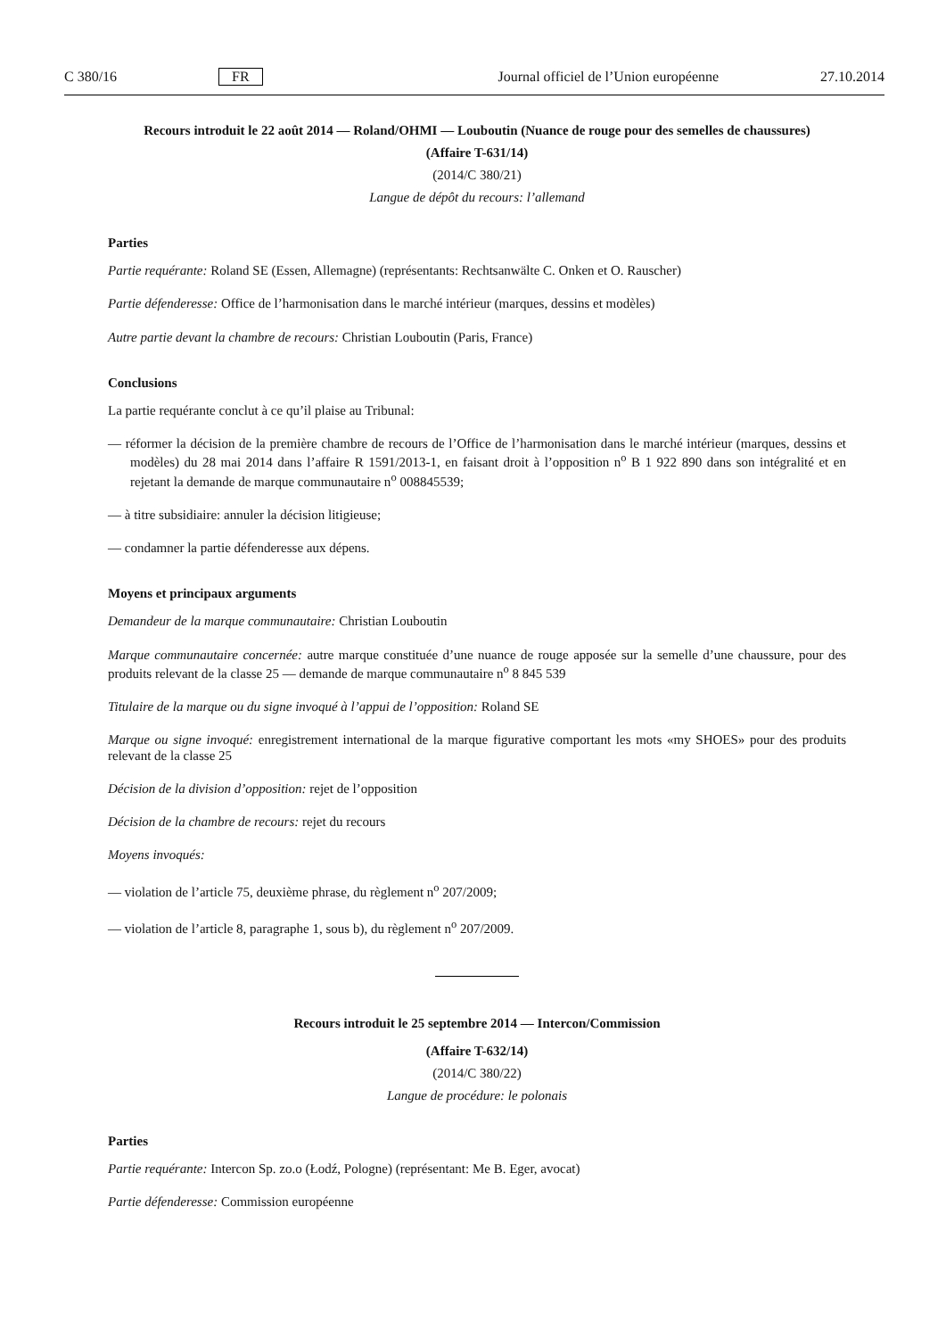C 380/16 FR Journal officiel de l’Union européenne 27.10.2014
Recours introduit le 22 août 2014 — Roland/OHMI — Louboutin (Nuance de rouge pour des semelles de chaussures)
(Affaire T-631/14)
(2014/C 380/21)
Langue de dépôt du recours: l’allemand
Parties
Partie requérante: Roland SE (Essen, Allemagne) (représentants: Rechtsanwälte C. Onken et O. Rauscher)
Partie défenderesse: Office de l’harmonisation dans le marché intérieur (marques, dessins et modèles)
Autre partie devant la chambre de recours: Christian Louboutin (Paris, France)
Conclusions
La partie requérante conclut à ce qu’il plaise au Tribunal:
— réformer la décision de la première chambre de recours de l’Office de l’harmonisation dans le marché intérieur (marques, dessins et modèles) du 28 mai 2014 dans l’affaire R 1591/2013-1, en faisant droit à l’opposition n<sup>o</sup> B 1 922 890 dans son intégralité et en rejetant la demande de marque communautaire n<sup>o</sup> 008845539;
— à titre subsidiaire: annuler la décision litigieuse;
— condamner la partie défenderesse aux dépens.
Moyens et principaux arguments
Demandeur de la marque communautaire: Christian Louboutin
Marque communautaire concernée: autre marque constituée d’une nuance de rouge apposée sur la semelle d’une chaussure, pour des produits relevant de la classe 25 — demande de marque communautaire n<sup>o</sup> 8 845 539
Titulaire de la marque ou du signe invoqué à l’appui de l’opposition: Roland SE
Marque ou signe invoqué: enregistrement international de la marque figurative comportant les mots «my SHOES» pour des produits relevant de la classe 25
Décision de la division d’opposition: rejet de l’opposition
Décision de la chambre de recours: rejet du recours
Moyens invoqués:
— violation de l’article 75, deuxième phrase, du règlement n<sup>o</sup> 207/2009;
— violation de l’article 8, paragraphe 1, sous b), du règlement n<sup>o</sup> 207/2009.
Recours introduit le 25 septembre 2014 — Intercon/Commission
(Affaire T-632/14)
(2014/C 380/22)
Langue de procédure: le polonais
Parties
Partie requérante: Intercon Sp. zo.o (Łodź, Pologne) (représentant: Me B. Eger, avocat)
Partie défenderesse: Commission européenne